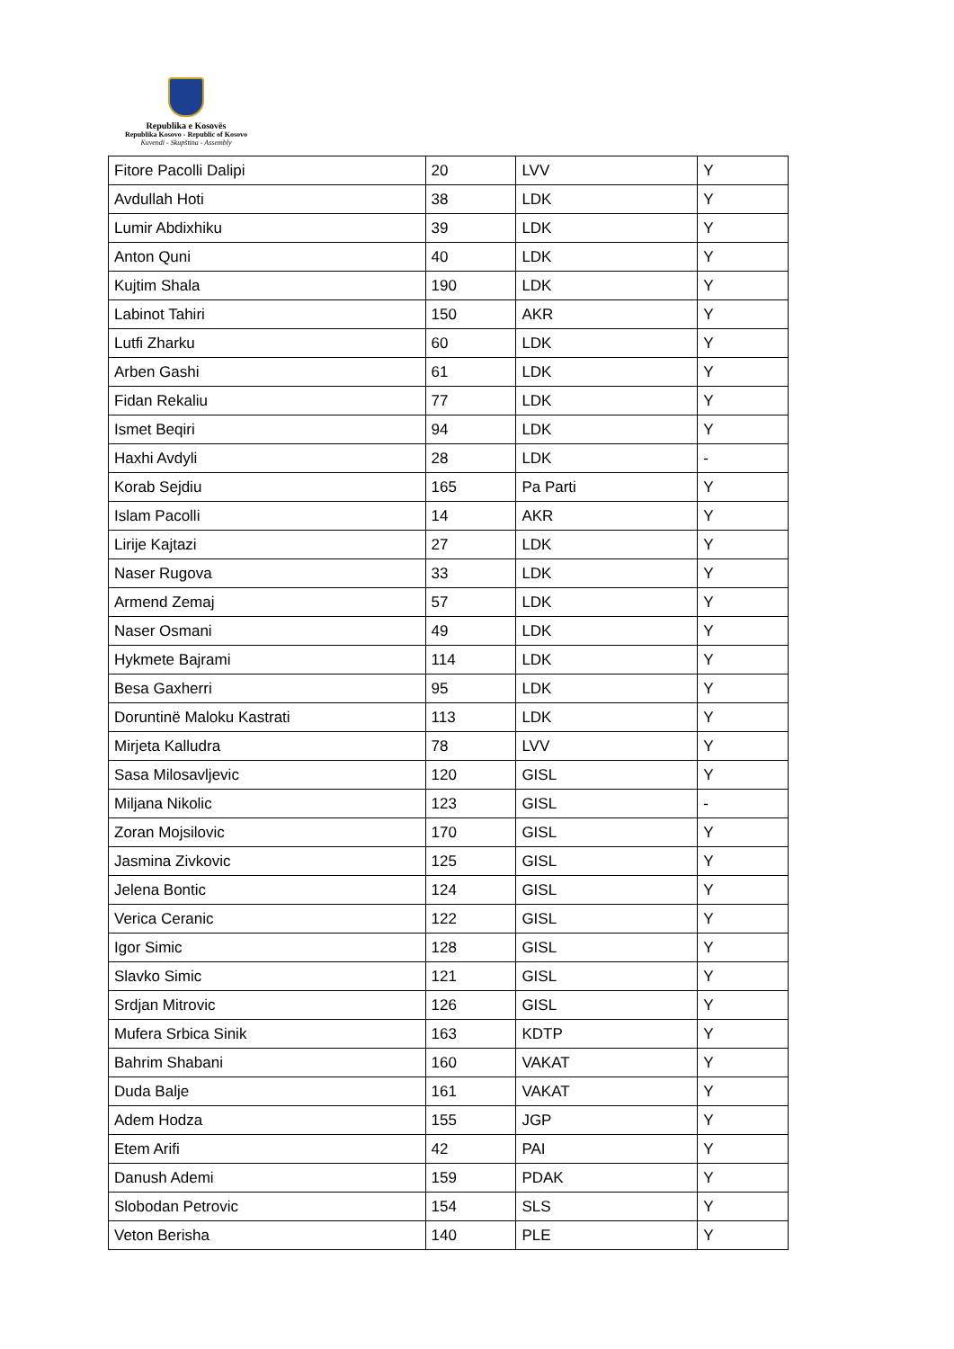Republika e Kosovës
Republika Kosovo - Republic of Kosovo
Kuvendi - Skupština - Assembly
| Fitore Pacolli Dalipi | 20 | LVV | Y |
| Avdullah Hoti | 38 | LDK | Y |
| Lumir Abdixhiku | 39 | LDK | Y |
| Anton Quni | 40 | LDK | Y |
| Kujtim Shala | 190 | LDK | Y |
| Labinot Tahiri | 150 | AKR | Y |
| Lutfi Zharku | 60 | LDK | Y |
| Arben Gashi | 61 | LDK | Y |
| Fidan Rekaliu | 77 | LDK | Y |
| Ismet Beqiri | 94 | LDK | Y |
| Haxhi Avdyli | 28 | LDK | - |
| Korab Sejdiu | 165 | Pa Parti | Y |
| Islam Pacolli | 14 | AKR | Y |
| Lirije Kajtazi | 27 | LDK | Y |
| Naser Rugova | 33 | LDK | Y |
| Armend Zemaj | 57 | LDK | Y |
| Naser Osmani | 49 | LDK | Y |
| Hykmete Bajrami | 114 | LDK | Y |
| Besa Gaxherri | 95 | LDK | Y |
| Doruntinë Maloku Kastrati | 113 | LDK | Y |
| Mirjeta Kalludra | 78 | LVV | Y |
| Sasa Milosavljevic | 120 | GISL | Y |
| Miljana Nikolic | 123 | GISL | - |
| Zoran Mojsilovic | 170 | GISL | Y |
| Jasmina Zivkovic | 125 | GISL | Y |
| Jelena Bontic | 124 | GISL | Y |
| Verica Ceranic | 122 | GISL | Y |
| Igor Simic | 128 | GISL | Y |
| Slavko Simic | 121 | GISL | Y |
| Srdjan Mitrovic | 126 | GISL | Y |
| Mufera Srbica Sinik | 163 | KDTP | Y |
| Bahrim Shabani | 160 | VAKAT | Y |
| Duda Balje | 161 | VAKAT | Y |
| Adem Hodza | 155 | JGP | Y |
| Etem Arifi | 42 | PAI | Y |
| Danush Ademi | 159 | PDAK | Y |
| Slobodan Petrovic | 154 | SLS | Y |
| Veton Berisha | 140 | PLE | Y |